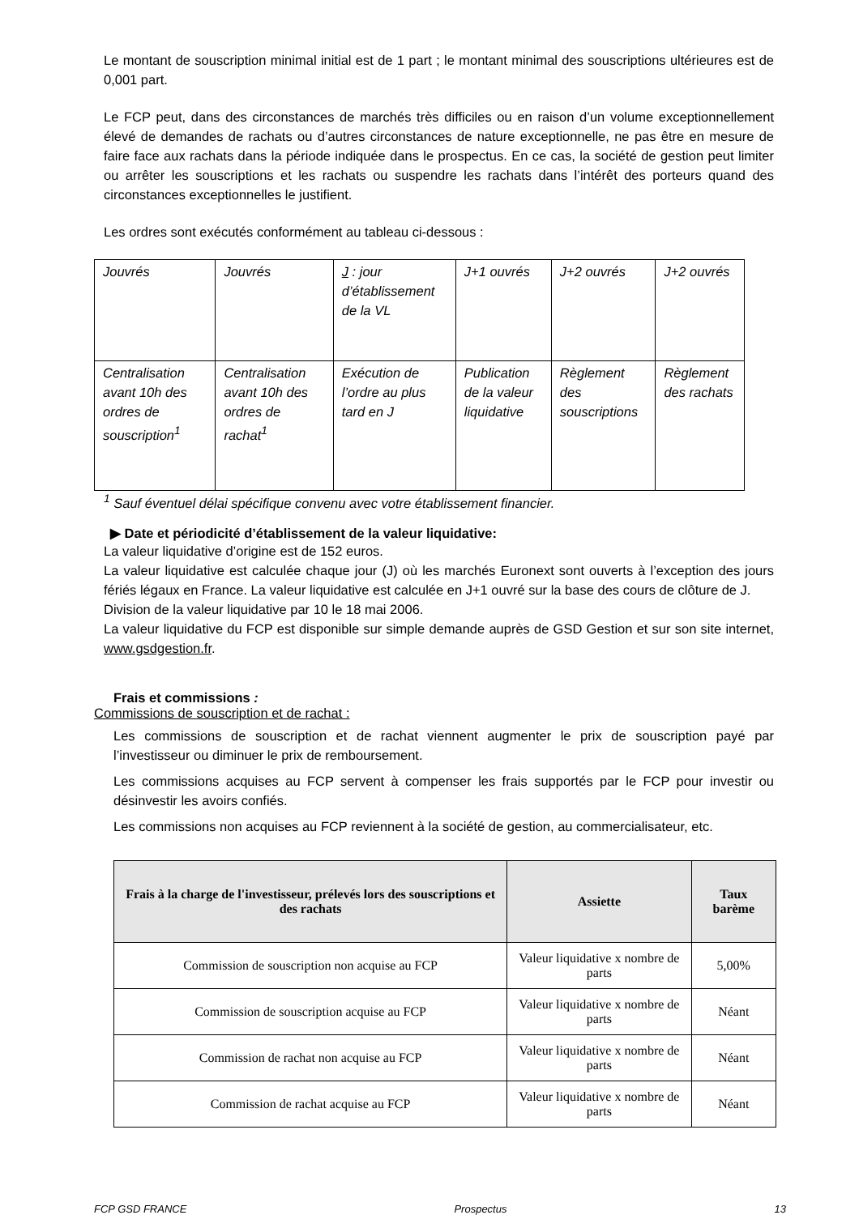Le montant de souscription minimal initial est de 1 part ; le montant minimal des souscriptions ultérieures est de 0,001 part.
Le FCP peut, dans des circonstances de marchés très difficiles ou en raison d’un volume exceptionnellement élevé de demandes de rachats ou d’autres circonstances de nature exceptionnelle, ne pas être en mesure de faire face aux rachats dans la période indiquée dans le prospectus. En ce cas, la société de gestion peut limiter ou arrêter les souscriptions et les rachats ou suspendre les rachats dans l’intérêt des porteurs quand des circonstances exceptionnelles le justifient.
Les ordres sont exécutés conformément au tableau ci-dessous :
| Jouvrés | Jouvrés | J : jour d’établissement de la VL | J+1 ouvrés | J+2 ouvrés | J+2 ouvrés |
| Centralisation avant 10h des ordres de souscription<sup>1</sup> | Centralisation avant 10h des ordres de rachat<sup>1</sup> | Exécution de l’ordre au plus tard en J | Publication de la valeur liquidative | Règlement des souscriptions | Règlement des rachats |
<sup>1</sup> Sauf éventuel délai spécifique convenu avec votre établissement financier.
▶ Date et périodicité d’établissement de la valeur liquidative:
La valeur liquidative d’origine est de 152 euros.
La valeur liquidative est calculée chaque jour (J) où les marchés Euronext sont ouverts à l’exception des jours fériés légaux en France. La valeur liquidative est calculée en J+1 ouvré sur la base des cours de clôture de J.
Division de la valeur liquidative par 10 le 18 mai 2006.
La valeur liquidative du FCP est disponible sur simple demande auprès de GSD Gestion et sur son site internet, www.gsdgestion.fr.
Frais et commissions :
Commissions de souscription et de rachat :
Les commissions de souscription et de rachat viennent augmenter le prix de souscription payé par l’investisseur ou diminuer le prix de remboursement.
Les commissions acquises au FCP servent à compenser les frais supportés par le FCP pour investir ou désinvestir les avoirs confiés.
Les commissions non acquises au FCP reviennent à la société de gestion, au commercialisateur, etc.
| Frais à la charge de l'investisseur, prélevés lors des souscriptions et des rachats | Assiette | Taux barème |
| --- | --- | --- |
| Commission de souscription non acquise au FCP | Valeur liquidative x nombre de parts | 5,00% |
| Commission de souscription acquise au FCP | Valeur liquidative x nombre de parts | Néant |
| Commission de rachat non acquise au FCP | Valeur liquidative x nombre de parts | Néant |
| Commission de rachat acquise au FCP | Valeur liquidative x nombre de parts | Néant |
FCP GSD FRANCE Prospectus 13